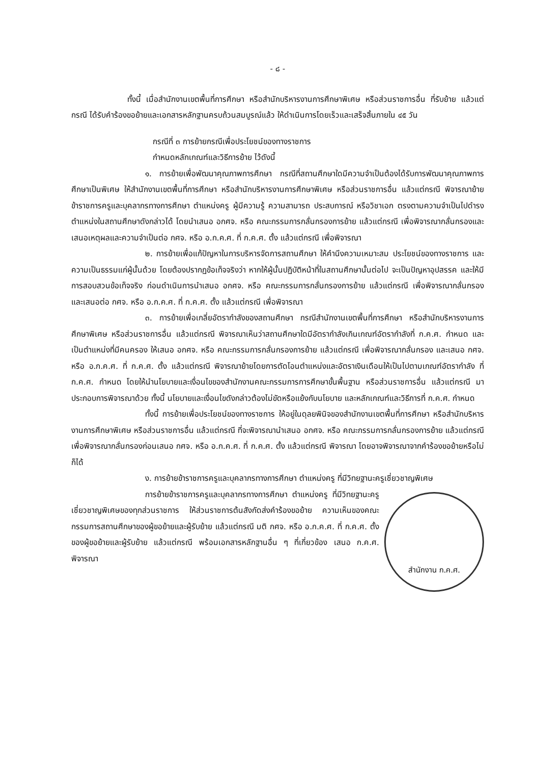- ๘ -
ทั้งนี้ เมื่อสำนักงานเขตพื้นที่การศึกษา หรือสำนักบริหารงานการศึกษาพิเศษ หรือส่วนราชการอื่น ที่รับย้าย แล้วแต่กรณี ได้รับคำร้องขอย้ายและเอกสารหลักฐานครบถ้วนสมบูรณ์แล้ว ให้ดำเนินการโดยเร็วและเสร็จสิ้นภายใน ๔๕ วัน
กรณีที่ ๓ การย้ายกรณีเพื่อประโยชน์ของทางราชการ
กำหนดหลักเกณฑ์และวิธีการย้าย ไว้ดังนี้
๑. การย้ายเพื่อพัฒนาคุณภาพการศึกษา กรณีที่สถานศึกษาใดมีความจำเป็นต้องได้รับการพัฒนาคุณภาพการศึกษาเป็นพิเศษ ให้สำนักงานเขตพื้นที่การศึกษา หรือสำนักบริหารงานการศึกษาพิเศษ หรือส่วนราชการอื่น แล้วแต่กรณี พิจารณาย้ายข้าราชการครูและบุคลากรทางการศึกษา ตำแหน่งครู ผู้มีความรู้ ความสามารถ ประสบการณ์ หรือวิชาเอก ตรงตามความจำเป็นไปดำรงตำแหน่งในสถานศึกษาดังกล่าวได้ โดยนำเสนอ อกศจ. หรือ คณะกรรมการกลั่นกรองการย้าย แล้วแต่กรณี เพื่อพิจารณากลั่นกรองและเสนอเหตุผลและความจำเป็นต่อ กศจ. หรือ อ.ก.ค.ศ. ที่ ก.ค.ศ. ตั้ง แล้วแต่กรณี เพื่อพิจารณา
๒. การย้ายเพื่อแก้ปัญหาในการบริหารจัดการสถานศึกษา ให้คำนึงความเหมาะสม ประโยชน์ของทางราชการ และความเป็นธรรมแก่ผู้นั้นด้วย โดยต้องปรากฏข้อเท็จจริงว่า หากให้ผู้นั้นปฏิบัติหน้าที่ในสถานศึกษานั้นต่อไป จะเป็นปัญหาอุปสรรค และให้มีการสอบสวนข้อเท็จจริง ก่อนดำเนินการนำเสนอ อกศจ. หรือ คณะกรรมการกลั่นกรองการย้าย แล้วแต่กรณี เพื่อพิจารณากลั่นกรองและเสนอต่อ กศจ. หรือ อ.ก.ค.ศ. ที่ ก.ค.ศ. ตั้ง แล้วแต่กรณี เพื่อพิจารณา
๓. การย้ายเพื่อเกลี่ยอัตรากำลังของสถานศึกษา กรณีสำนักงานเขตพื้นที่การศึกษา หรือสำนักบริหารงานการศึกษาพิเศษ หรือส่วนราชการอื่น แล้วแต่กรณี พิจารณาเห็นว่าสถานศึกษาใดมีอัตรากำลังเกินเกณฑ์อัตรากำลังที่ ก.ค.ศ. กำหนด และเป็นตำแหน่งที่มีคนครอง ให้เสนอ อกศจ. หรือ คณะกรรมการกลั่นกรองการย้าย แล้วแต่กรณี เพื่อพิจารณากลั่นกรอง และเสนอ กศจ. หรือ อ.ก.ค.ศ. ที่ ก.ค.ศ. ตั้ง แล้วแต่กรณี พิจารณาย้ายโดยการตัดโอนตำแหน่งและอัตราเงินเดือนให้เป็นไปตามเกณฑ์อัตรากำลัง ที่ ก.ค.ศ. กำหนด โดยให้นำนโยบายและเงื่อนไขของสำนักงานคณะกรรมการการศึกษาขั้นพื้นฐาน หรือส่วนราชการอื่น แล้วแต่กรณี มาประกอบการพิจารณาด้วย ทั้งนี้ นโยบายและเงื่อนไขดังกล่าวต้องไม่ขัดหรือแย้งกับนโยบาย และหลักเกณฑ์และวิธีการที่ ก.ค.ศ. กำหนด
ทั้งนี้ การย้ายเพื่อประโยชน์ของทางราชการ ให้อยู่ในดุลยพินิจของสำนักงานเขตพื้นที่การศึกษา หรือสำนักบริหารงานการศึกษาพิเศษ หรือส่วนราชการอื่น แล้วแต่กรณี ที่จะพิจารณานำเสนอ อกศจ. หรือ คณะกรรมการกลั่นกรองการย้าย แล้วแต่กรณี เพื่อพิจารณากลั่นกรองก่อนเสนอ กศจ. หรือ อ.ก.ค.ศ. ที่ ก.ค.ศ. ตั้ง แล้วแต่กรณี พิจารณา โดยอาจพิจารณาจากคำร้องขอย้ายหรือไม่ก็ได้
ง. การย้ายข้าราชการครูและบุคลากรทางการศึกษา ตำแหน่งครู ที่มีวิทยฐานะครูเชี่ยวชาญพิเศษ
สำนักงาน ก.ค.ศ.
การย้ายข้าราชการครูและบุคลากรทางการศึกษา ตำแหน่งครู ที่มีวิทยฐานะครูเชี่ยวชาญพิเศษของทุกส่วนราชการ ให้ส่วนราชการต้นสังกัดส่งคำร้องขอย้าย ความเห็นของคณะกรรมการสถานศึกษาของผู้ขอย้ายและผู้รับย้าย แล้วแต่กรณี มติ กศจ. หรือ อ.ก.ค.ศ. ที่ ก.ค.ศ. ตั้ง ของผู้ขอย้ายและผู้รับย้าย แล้วแต่กรณี พร้อมเอกสารหลักฐานอื่น ๆ ที่เกี่ยวข้อง เสนอ ก.ค.ศ. พิจารณา